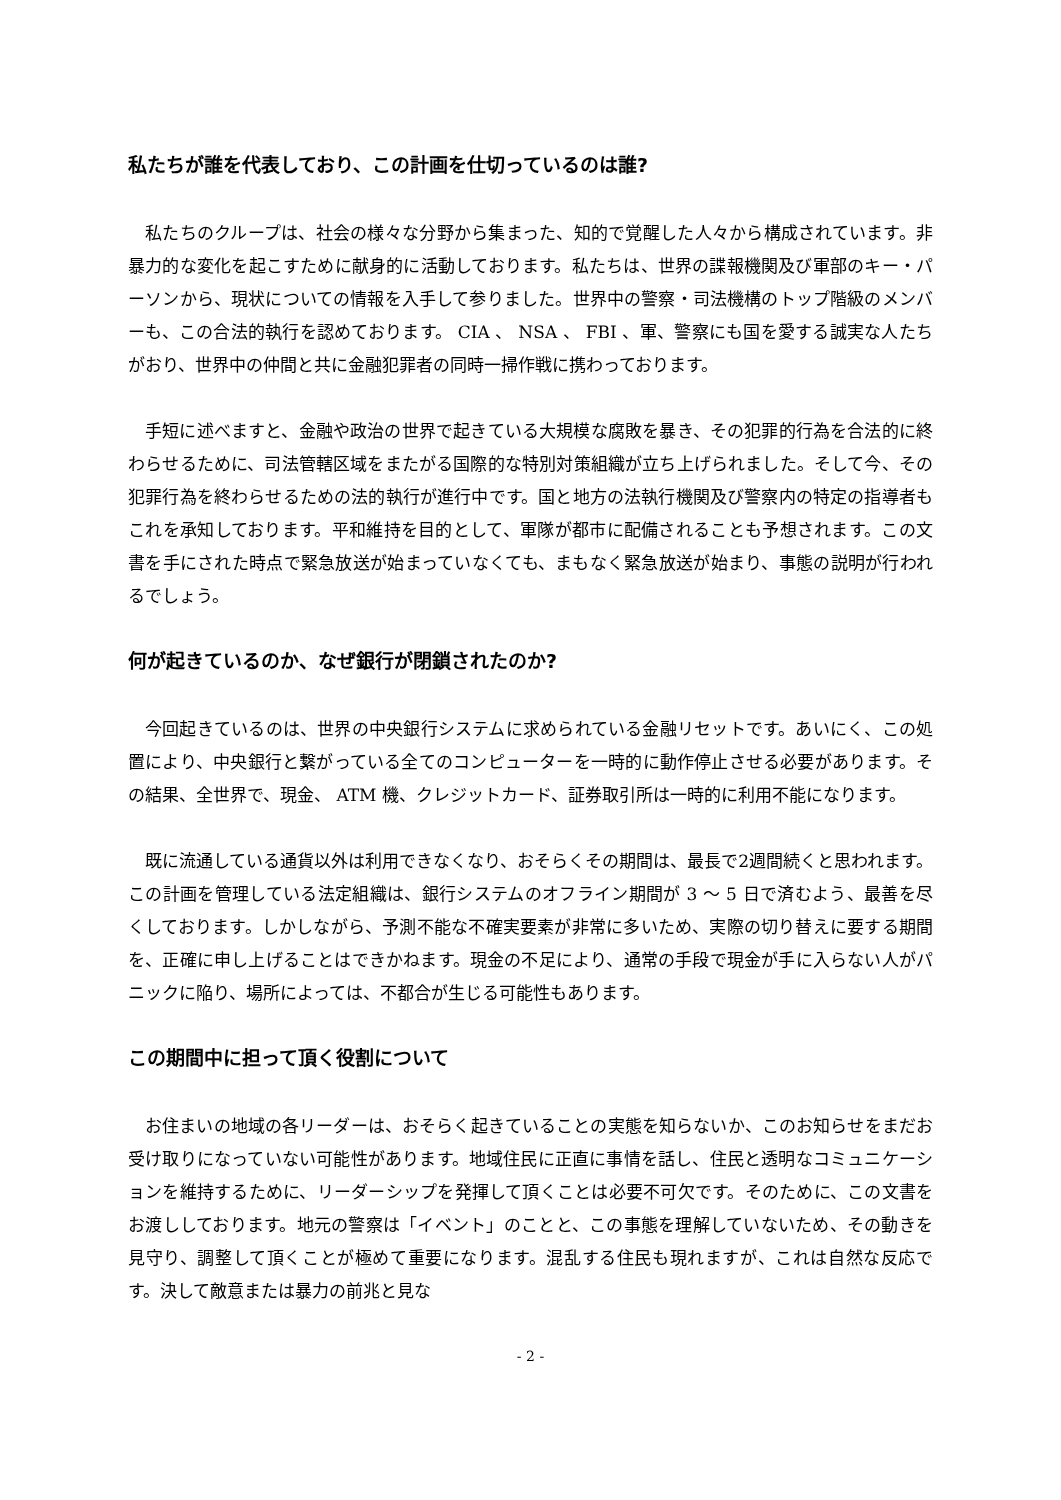私たちが誰を代表しており、この計画を仕切っているのは誰?
私たちのクループは、社会の様々な分野から集まった、知的で覚醒した人々から構成されています。非暴力的な変化を起こすために献身的に活動しております。私たちは、世界の諜報機関及び軍部のキー・パーソンから、現状についての情報を入手して参りました。世界中の警察・司法機構のトップ階級のメンバーも、この合法的執行を認めております。 CIA 、 NSA 、 FBI 、軍、警察にも国を愛する誠実な人たちがおり、世界中の仲間と共に金融犯罪者の同時一掃作戦に携わっております。
手短に述べますと、金融や政治の世界で起きている大規模な腐敗を暴き、その犯罪的行為を合法的に終わらせるために、司法管轄区域をまたがる国際的な特別対策組織が立ち上げられました。そして今、その犯罪行為を終わらせるための法的執行が進行中です。国と地方の法執行機関及び警察内の特定の指導者もこれを承知しております。平和維持を目的として、軍隊が都市に配備されることも予想されます。この文書を手にされた時点で緊急放送が始まっていなくても、まもなく緊急放送が始まり、事態の説明が行われるでしょう。
何が起きているのか、なぜ銀行が閉鎖されたのか?
今回起きているのは、世界の中央銀行システムに求められている金融リセットです。あいにく、この処置により、中央銀行と繋がっている全てのコンピューターを一時的に動作停止させる必要があります。その結果、全世界で、現金、 ATM 機、クレジットカード、証券取引所は一時的に利用不能になります。
既に流通している通貨以外は利用できなくなり、おそらくその期間は、最長で2週間続くと思われます。この計画を管理している法定組織は、銀行システムのオフライン期間が 3 ～ 5 日で済むよう、最善を尽くしております。しかしながら、予測不能な不確実要素が非常に多いため、実際の切り替えに要する期間を、正確に申し上げることはできかねます。現金の不足により、通常の手段で現金が手に入らない人がパニックに陥り、場所によっては、不都合が生じる可能性もあります。
この期間中に担って頂く役割について
お住まいの地域の各リーダーは、おそらく起きていることの実態を知らないか、このお知らせをまだお受け取りになっていない可能性があります。地域住民に正直に事情を話し、住民と透明なコミュニケーションを維持するために、リーダーシップを発揮して頂くことは必要不可欠です。そのために、この文書をお渡ししております。地元の警察は「イベント」のことと、この事態を理解していないため、その動きを見守り、調整して頂くことが極めて重要になります。混乱する住民も現れますが、これは自然な反応です。決して敵意または暴力の前兆と見な
- 2 -